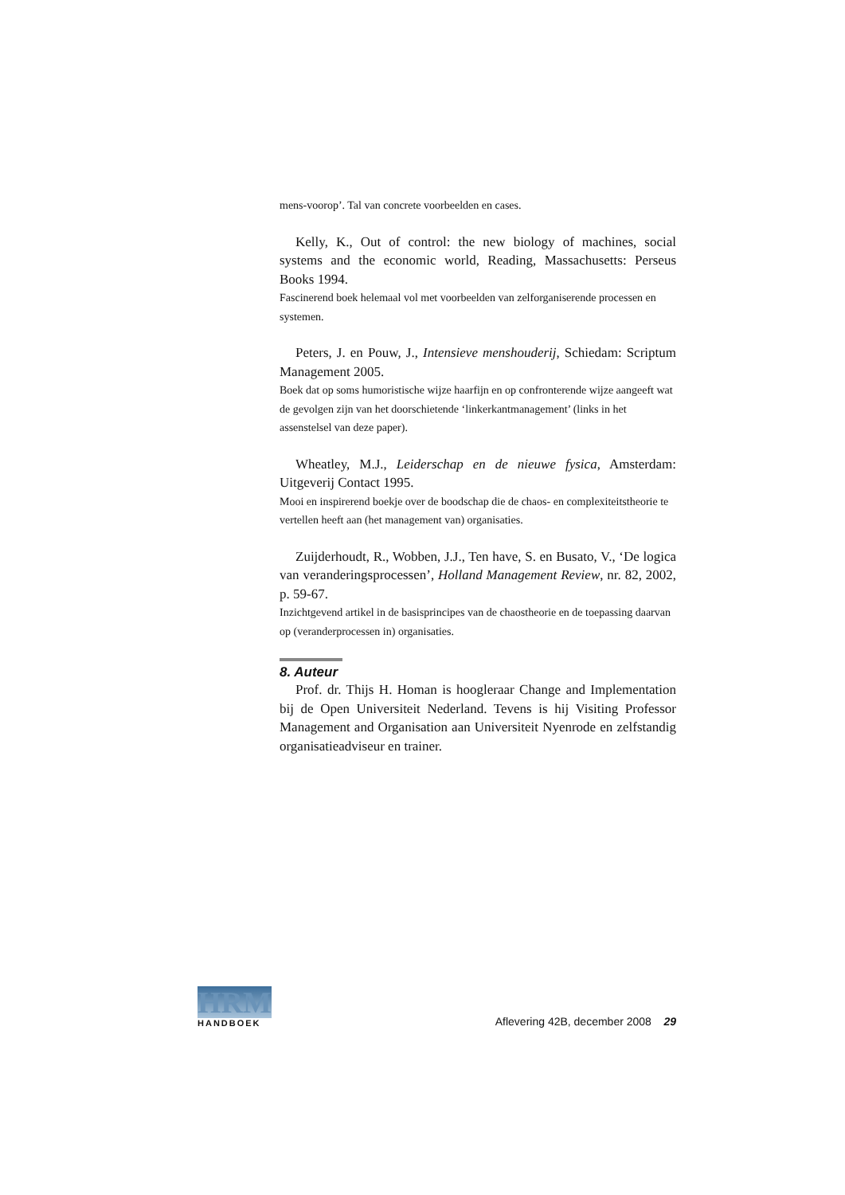mens-voorop’. Tal van concrete voorbeelden en cases.
Kelly, K., Out of control: the new biology of machines, social systems and the economic world, Reading, Massachusetts: Perseus Books 1994.
Fascinerend boek helemaal vol met voorbeelden van zelforganiserende processen en systemen.
Peters, J. en Pouw, J., Intensieve menshouderij, Schiedam: Scriptum Management 2005.
Boek dat op soms humoristische wijze haarfijn en op confronterende wijze aangeeft wat de gevolgen zijn van het doorschietende ‘linkerkantmanagement’ (links in het assenstelsel van deze paper).
Wheatley, M.J., Leiderschap en de nieuwe fysica, Amsterdam: Uitgeverij Contact 1995.
Mooi en inspirerend boekje over de boodschap die de chaos- en complexiteitstheorie te vertellen heeft aan (het management van) organisaties.
Zuijderhoudt, R., Wobben, J.J., Ten have, S. en Busato, V., ‘De logica van veranderingsprocessen’, Holland Management Review, nr. 82, 2002, p. 59-67.
Inzichtgevend artikel in de basisprincipes van de chaostheorie en de toepassing daarvan op (veranderprocessen in) organisaties.
8. Auteur
Prof. dr. Thijs H. Homan is hoogleraar Change and Implementation bij de Open Universiteit Nederland. Tevens is hij Visiting Professor Management and Organisation aan Universiteit Nyenrode en zelfstandig organisatieadviseur en trainer.
HRM
HANDBOEK
Aflevering 42B, december 2008 29